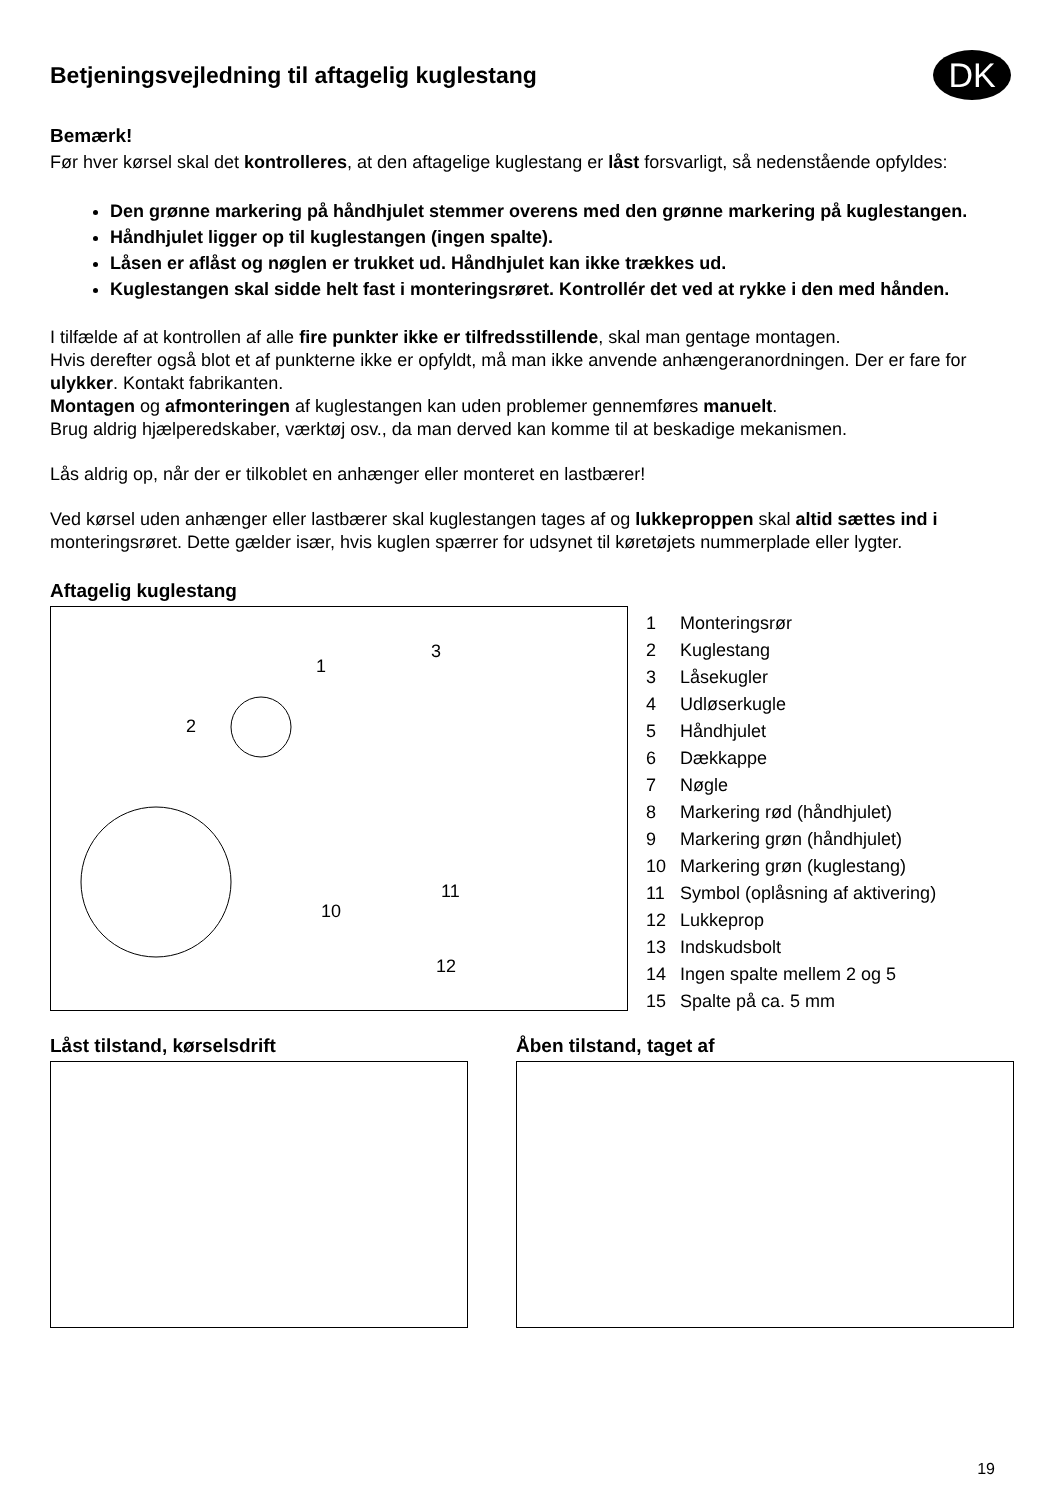DK
Betjeningsvejledning til aftagelig kuglestang
Bemærk!
Før hver kørsel skal det kontrolleres, at den aftagelige kuglestang er låst forsvarligt, så nedenstående opfyldes:
Den grønne markering på håndhjulet stemmer overens med den grønne markering på kuglestangen.
Håndhjulet ligger op til kuglestangen (ingen spalte).
Låsen er aflåst og nøglen er trukket ud. Håndhjulet kan ikke trækkes ud.
Kuglestangen skal sidde helt fast i monteringsrøret. Kontrollér det ved at rykke i den med hånden.
I tilfælde af at kontrollen af alle fire punkter ikke er tilfredsstillende, skal man gentage montagen.
Hvis derefter også blot et af punkterne ikke er opfyldt, må man ikke anvende anhængeranordningen. Der er fare for ulykker. Kontakt fabrikanten.
Montagen og afmonteringen af kuglestangen kan uden problemer gennemføres manuelt.
Brug aldrig hjælperedskaber, værktøj osv., da man derved kan komme til at beskadige mekanismen.
Lås aldrig op, når der er tilkoblet en anhænger eller monteret en lastbærer!
Ved kørsel uden anhænger eller lastbærer skal kuglestangen tages af og lukkeproppen skal altid sættes ind i monteringsrøret. Dette gælder især, hvis kuglen spærrer for udsynet til køretøjets nummerplade eller lygter.
Aftagelig kuglestang
2
1
3
10
11
12
1 Monteringsrør
2 Kuglestang
3 Låsekugler
4 Udløserkugle
5 Håndhjulet
6 Dækkappe
7 Nøgle
8 Markering rød (håndhjulet)
9 Markering grøn (håndhjulet)
10 Markering grøn (kuglestang)
11 Symbol (oplåsning af aktivering)
12 Lukkeprop
13 Indskudsbolt
14 Ingen spalte mellem 2 og 5
15 Spalte på ca. 5 mm
Låst tilstand, kørselsdrift Åben tilstand, taget af
19